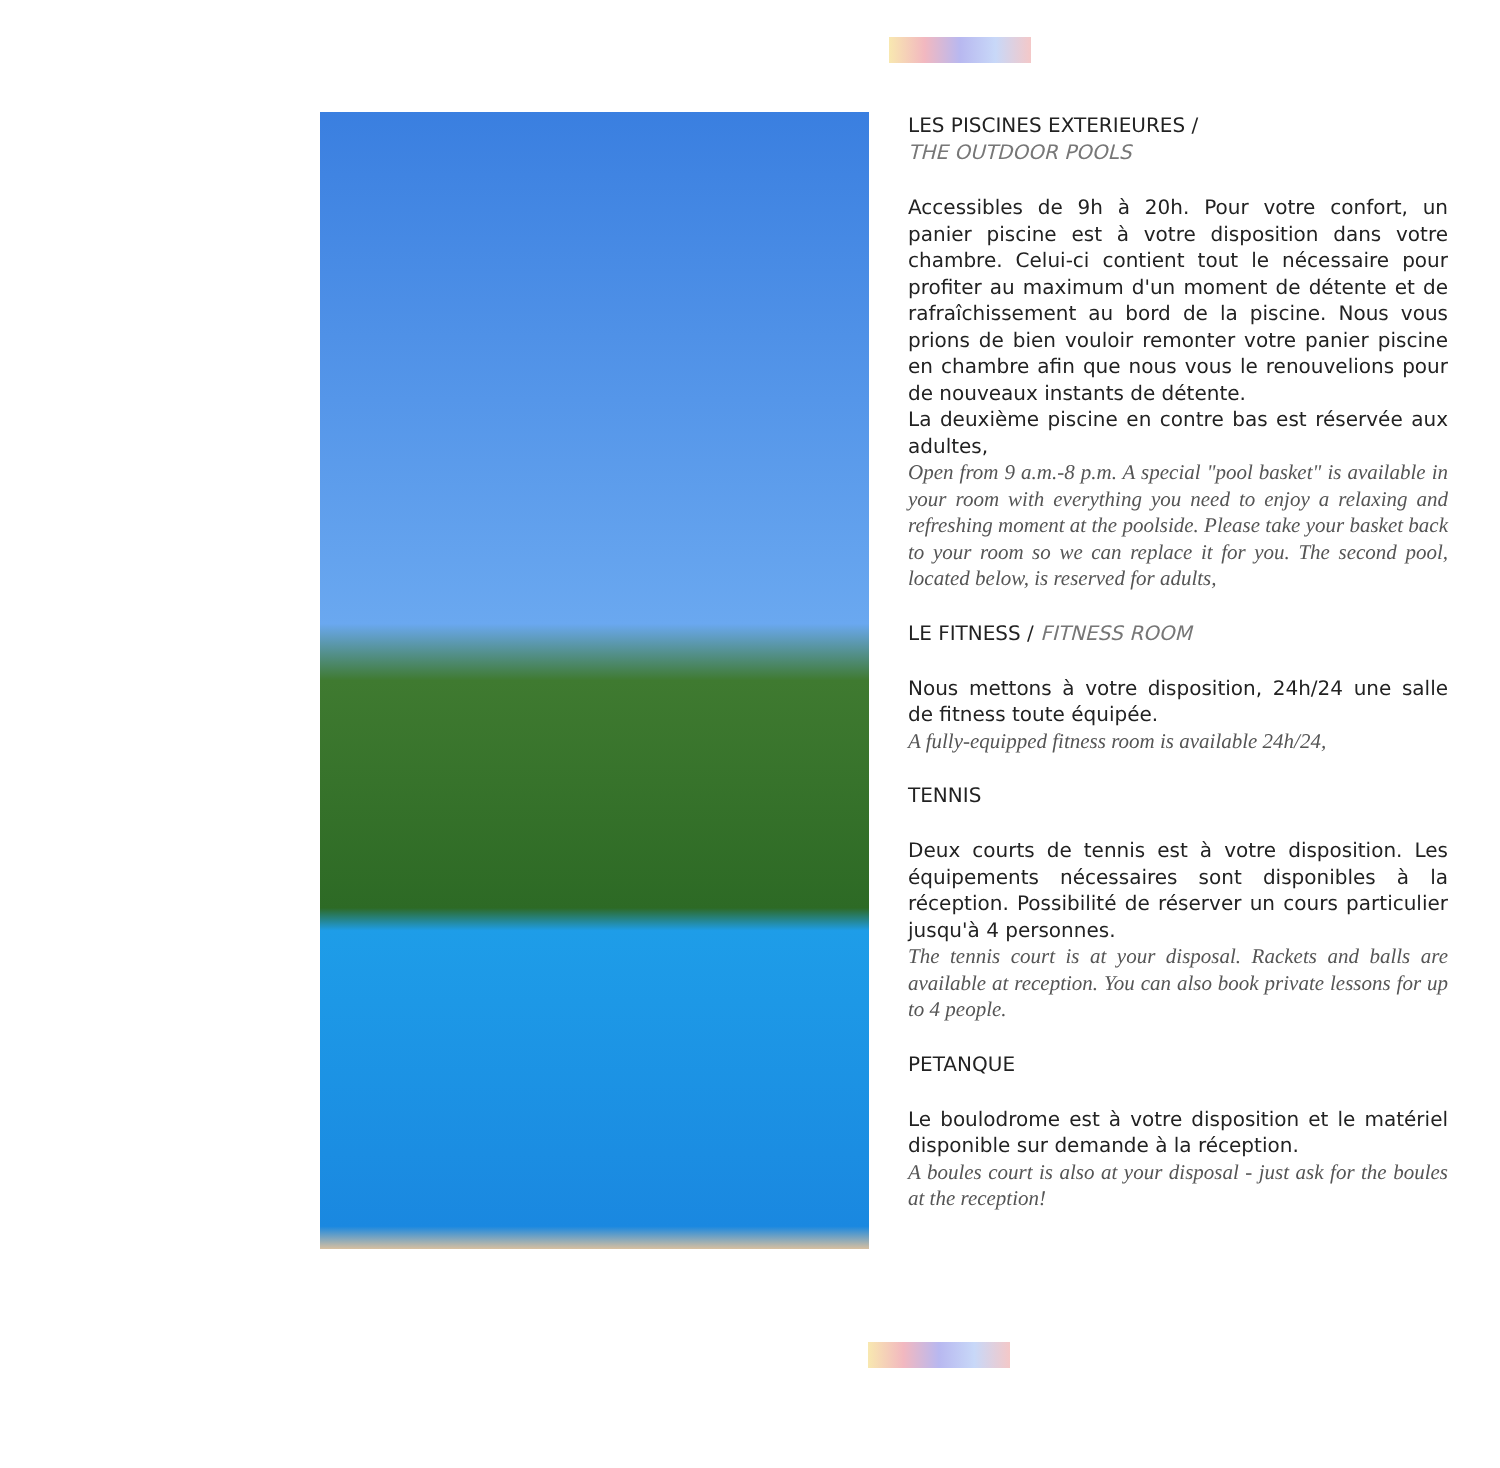LES PISCINES EXTERIEURES /
THE OUTDOOR POOLS
Accessibles de 9h à 20h. Pour votre confort, un panier piscine est à votre disposition dans votre chambre. Celui-ci contient tout le nécessaire pour profiter au maximum d'un moment de détente et de rafraîchissement au bord de la piscine. Nous vous prions de bien vouloir remonter votre panier piscine en chambre afin que nous vous le renouvelions pour de nouveaux instants de détente.
La deuxième piscine en contre bas est réservée aux adultes,
Open from 9 a.m.-8 p.m. A special "pool basket" is available in your room with everything you need to enjoy a relaxing and refreshing moment at the poolside. Please take your basket back to your room so we can replace it for you. The second pool, located below, is reserved for adults,
LE FITNESS / FITNESS ROOM
Nous mettons à votre disposition, 24h/24 une salle de fitness toute équipée.
A fully-equipped fitness room is available 24h/24,
TENNIS
Deux courts de tennis est à votre disposition. Les équipements nécessaires sont disponibles à la réception. Possibilité de réserver un cours particulier jusqu'à 4 personnes.
The tennis court is at your disposal. Rackets and balls are available at reception. You can also book private lessons for up to 4 people.
PETANQUE
Le boulodrome est à votre disposition et le matériel disponible sur demande à la réception.
A boules court is also at your disposal - just ask for the boules at the reception!